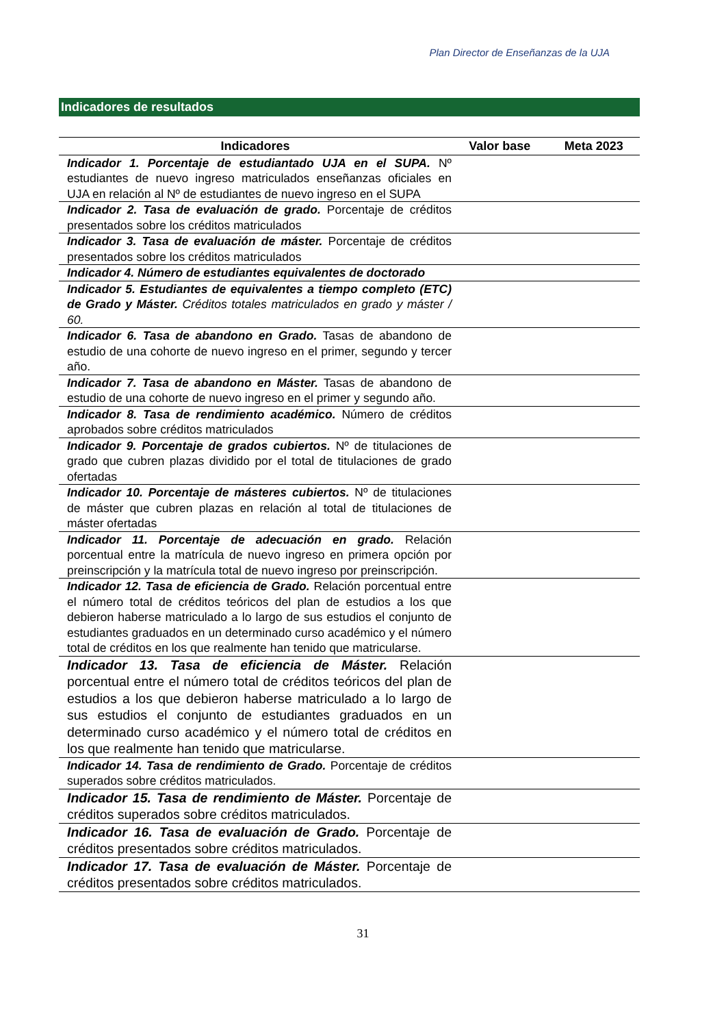Plan Director de Enseñanzas de la UJA
Indicadores de resultados
| Indicadores | Valor base | Meta 2023 |
| --- | --- | --- |
| Indicador 1. Porcentaje de estudiantado UJA en el SUPA. Nº estudiantes de nuevo ingreso matriculados enseñanzas oficiales en UJA en relación al Nº de estudiantes de nuevo ingreso en el SUPA | | |
| Indicador 2. Tasa de evaluación de grado. Porcentaje de créditos presentados sobre los créditos matriculados | | |
| Indicador 3. Tasa de evaluación de máster. Porcentaje de créditos presentados sobre los créditos matriculados | | |
| Indicador 4. Número de estudiantes equivalentes de doctorado | | |
| Indicador 5. Estudiantes de equivalentes a tiempo completo (ETC) de Grado y Máster. Créditos totales matriculados en grado y máster / 60. | | |
| Indicador 6. Tasa de abandono en Grado. Tasas de abandono de estudio de una cohorte de nuevo ingreso en el primer, segundo y tercer año. | | |
| Indicador 7. Tasa de abandono en Máster. Tasas de abandono de estudio de una cohorte de nuevo ingreso en el primer y segundo año. | | |
| Indicador 8. Tasa de rendimiento académico. Número de créditos aprobados sobre créditos matriculados | | |
| Indicador 9. Porcentaje de grados cubiertos. Nº de titulaciones de grado que cubren plazas dividido por el total de titulaciones de grado ofertadas | | |
| Indicador 10. Porcentaje de másteres cubiertos. Nº de titulaciones de máster que cubren plazas en relación al total de titulaciones de máster ofertadas | | |
| Indicador 11. Porcentaje de adecuación en grado. Relación porcentual entre la matrícula de nuevo ingreso en primera opción por preinscripción y la matrícula total de nuevo ingreso por preinscripción. | | |
| Indicador 12. Tasa de eficiencia de Grado. Relación porcentual entre el número total de créditos teóricos del plan de estudios a los que debieron haberse matriculado a lo largo de sus estudios el conjunto de estudiantes graduados en un determinado curso académico y el número total de créditos en los que realmente han tenido que matricularse. | | |
| Indicador 13. Tasa de eficiencia de Máster. Relación porcentual entre el número total de créditos teóricos del plan de estudios a los que debieron haberse matriculado a lo largo de sus estudios el conjunto de estudiantes graduados en un determinado curso académico y el número total de créditos en los que realmente han tenido que matricularse. | | |
| Indicador 14. Tasa de rendimiento de Grado. Porcentaje de créditos superados sobre créditos matriculados. | | |
| Indicador 15. Tasa de rendimiento de Máster. Porcentaje de créditos superados sobre créditos matriculados. | | |
| Indicador 16. Tasa de evaluación de Grado. Porcentaje de créditos presentados sobre créditos matriculados. | | |
| Indicador 17. Tasa de evaluación de Máster. Porcentaje de créditos presentados sobre créditos matriculados. | | |
31